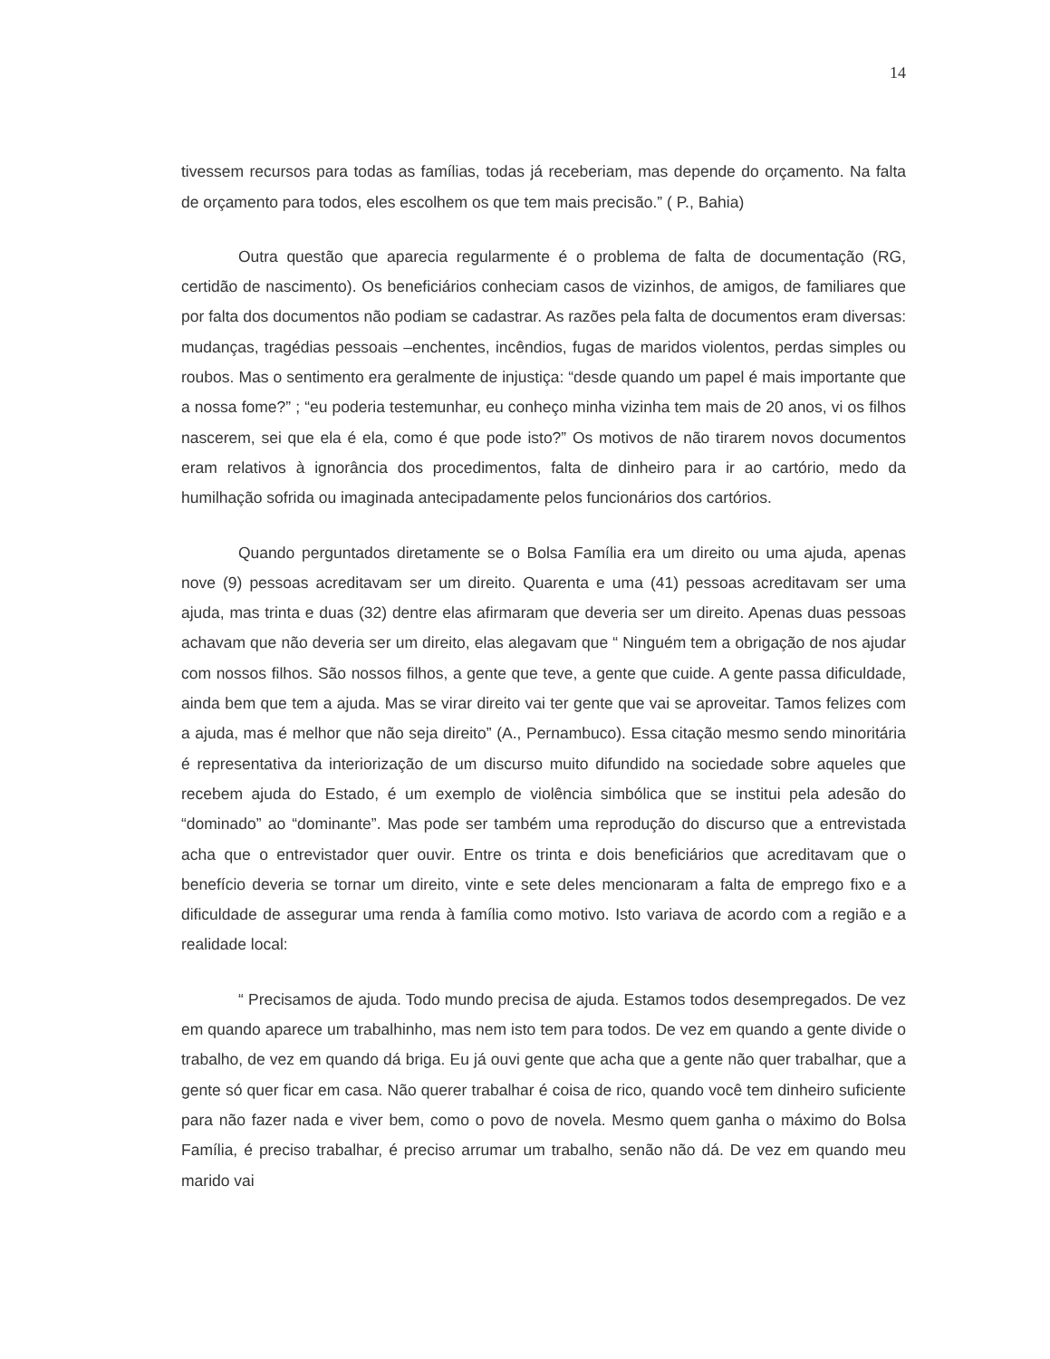14
tivessem recursos para todas as famílias, todas já receberiam, mas depende do orçamento. Na falta de orçamento para todos, eles escolhem os que tem mais precisão.” ( P., Bahia)
Outra questão que aparecia regularmente é o problema de falta de documentação (RG, certidão de nascimento). Os beneficiários conheciam casos de vizinhos, de amigos, de familiares que por falta dos documentos não podiam se cadastrar. As razões pela falta de documentos eram diversas: mudanças, tragédias pessoais –enchentes, incêndios, fugas de maridos violentos, perdas simples ou roubos. Mas o sentimento era geralmente de injustiça: “desde quando um papel é mais importante que a nossa fome?” ; “eu poderia testemunhar, eu conheço minha vizinha tem mais de 20 anos, vi os filhos nascerem, sei que ela é ela, como é que pode isto?” Os motivos de não tirarem novos documentos eram relativos à ignorância dos procedimentos, falta de dinheiro para ir ao cartório, medo da humilhação sofrida ou imaginada antecipadamente pelos funcionários dos cartórios.
Quando perguntados diretamente se o Bolsa Família era um direito ou uma ajuda, apenas nove (9) pessoas acreditavam ser um direito. Quarenta e uma (41) pessoas acreditavam ser uma ajuda, mas trinta e duas (32) dentre elas afirmaram que deveria ser um direito. Apenas duas pessoas achavam que não deveria ser um direito, elas alegavam que “ Ninguém tem a obrigação de nos ajudar com nossos filhos. São nossos filhos, a gente que teve, a gente que cuide. A gente passa dificuldade, ainda bem que tem a ajuda. Mas se virar direito vai ter gente que vai se aproveitar. Tamos felizes com a ajuda, mas é melhor que não seja direito” (A., Pernambuco). Essa citação mesmo sendo minoritária é representativa da interiorização de um discurso muito difundido na sociedade sobre aqueles que recebem ajuda do Estado, é um exemplo de violência simbólica que se institui pela adesão do “dominado” ao “dominante”. Mas pode ser também uma reprodução do discurso que a entrevistada acha que o entrevistador quer ouvir. Entre os trinta e dois beneficiários que acreditavam que o benefício deveria se tornar um direito, vinte e sete deles mencionaram a falta de emprego fixo e a dificuldade de assegurar uma renda à família como motivo. Isto variava de acordo com a região e a realidade local:
“ Precisamos de ajuda. Todo mundo precisa de ajuda. Estamos todos desempregados. De vez em quando aparece um trabalhinho, mas nem isto tem para todos. De vez em quando a gente divide o trabalho, de vez em quando dá briga. Eu já ouvi gente que acha que a gente não quer trabalhar, que a gente só quer ficar em casa. Não querer trabalhar é coisa de rico, quando você tem dinheiro suficiente para não fazer nada e viver bem, como o povo de novela. Mesmo quem ganha o máximo do Bolsa Família, é preciso trabalhar, é preciso arrumar um trabalho, senão não dá. De vez em quando meu marido vai